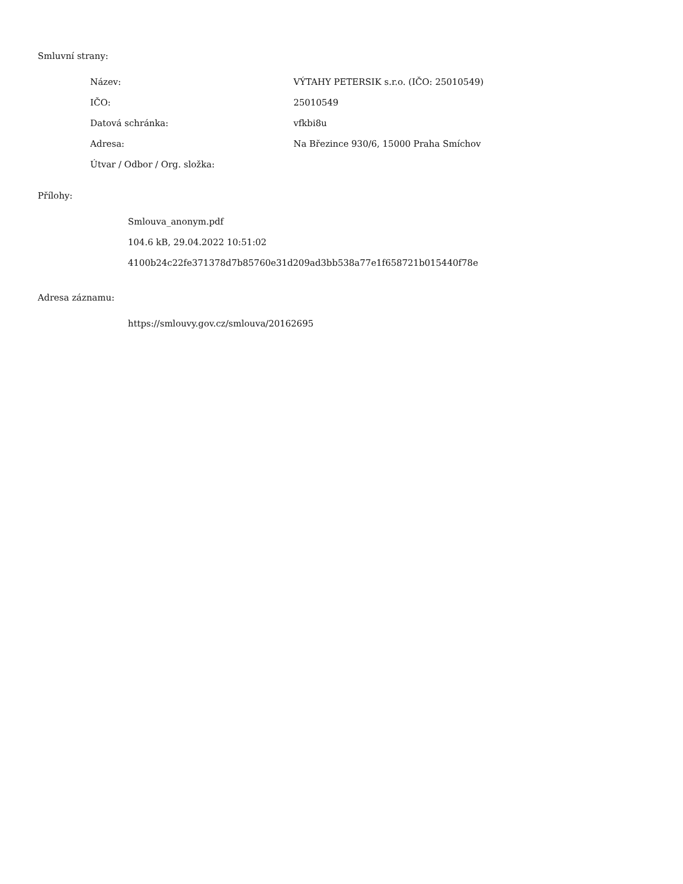Smluvní strany:
| Název: | VÝTAHY PETERSIK s.r.o. (IČO: 25010549) |
| IČO: | 25010549 |
| Datová schránka: | vfkbi8u |
| Adresa: | Na Březince 930/6, 15000 Praha Smíchov |
| Útvar / Odbor / Org. složka: | |
Přílohy:
Smlouva_anonym.pdf
104.6 kB, 29.04.2022 10:51:02
4100b24c22fe371378d7b85760e31d209ad3bb538a77e1f658721b015440f78e
Adresa záznamu:
https://smlouvy.gov.cz/smlouva/20162695